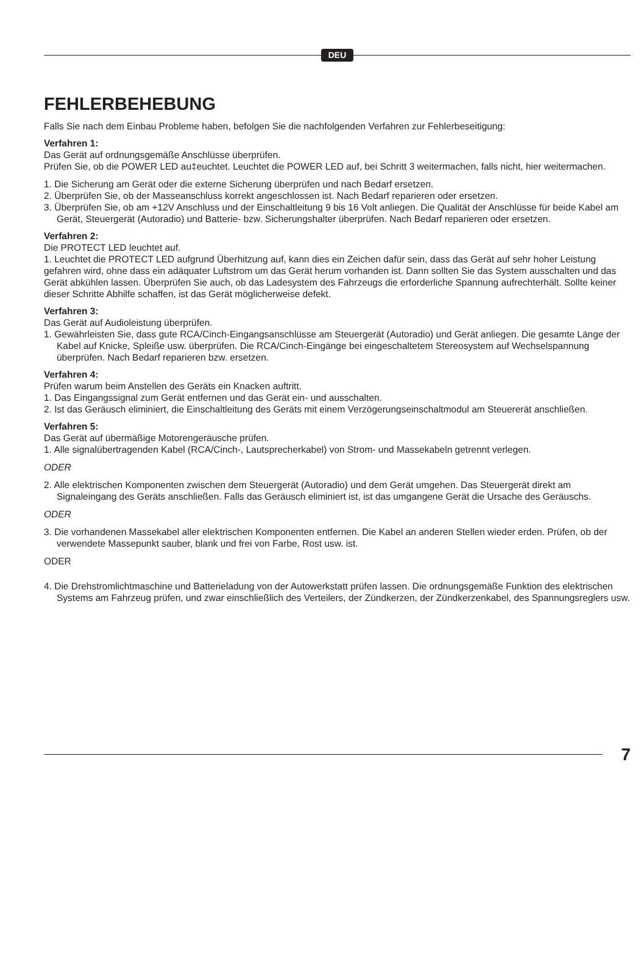DEU
FEHLERBEHEBUNG
Falls Sie nach dem Einbau Probleme haben, befolgen Sie die nachfolgenden Verfahren zur Fehlerbeseitigung:
Verfahren 1:
Das Gerät auf ordnungsgemäße Anschlüsse überprüfen.
Prüfen Sie, ob die POWER LED au‡euchtet. Leuchtet die POWER LED auf, bei Schritt 3 weitermachen, falls nicht, hier weitermachen.
1. Die Sicherung am Gerät oder die externe Sicherung überprüfen und nach Bedarf ersetzen.
2. Überprüfen Sie, ob der Masseanschluss korrekt angeschlossen ist. Nach Bedarf reparieren oder ersetzen.
3. Überprüfen Sie, ob am +12V Anschluss und der Einschaltleitung 9 bis 16 Volt anliegen. Die Qualität der Anschlüsse für beide Kabel am Gerät, Steuergerät (Autoradio) und Batterie- bzw. Sicherungshalter überprüfen. Nach Bedarf reparieren oder ersetzen.
Verfahren 2:
Die PROTECT LED leuchtet auf.
1. Leuchtet die PROTECT LED aufgrund Überhitzung auf, kann dies ein Zeichen dafür sein, dass das Gerät auf sehr hoher Leistung gefahren wird, ohne dass ein adäquater Luftstrom um das Gerät herum vorhanden ist. Dann sollten Sie das System ausschalten und das Gerät abkühlen lassen. Überprüfen Sie auch, ob das Ladesystem des Fahrzeugs die erforderliche Spannung aufrechterhält. Sollte keiner dieser Schritte Abhilfe schaffen, ist das Gerät möglicherweise defekt.
Verfahren 3:
Das Gerät auf Audioleistung überprüfen.
1. Gewährleisten Sie, dass gute RCA/Cinch-Eingangsanschlüsse am Steuergerät (Autoradio) und Gerät anliegen. Die gesamte Länge der Kabel auf Knicke, Spleiße usw. überprüfen. Die RCA/Cinch-Eingänge bei eingeschaltetem Stereosystem auf Wechselspannung überprüfen. Nach Bedarf reparieren bzw. ersetzen.
Verfahren 4:
Prüfen warum beim Anstellen des Geräts ein Knacken auftritt.
1. Das Eingangssignal zum Gerät entfernen und das Gerät ein- und ausschalten.
2. Ist das Geräusch eliminiert, die Einschaltleitung des Geräts mit einem Verzögerungseinschaltmodul am Steuererät anschließen.
Verfahren 5:
Das Gerät auf übermäßige Motorengeräusche prüfen.
1. Alle signalübertragenden Kabel (RCA/Cinch-, Lautsprecherkabel) von Strom- und Massekabeln getrennt verlegen.
ODER
2. Alle elektrischen Komponenten zwischen dem Steuergerät (Autoradio) und dem Gerät umgehen. Das Steuergerät direkt am Signaleingang des Geräts anschließen. Falls das Geräusch eliminiert ist, ist das umgangene Gerät die Ursache des Geräuschs.
ODER
3. Die vorhandenen Massekabel aller elektrischen Komponenten entfernen. Die Kabel an anderen Stellen wieder erden. Prüfen, ob der verwendete Massepunkt sauber, blank und frei von Farbe, Rost usw. ist.
ODER
4. Die Drehstromlichtmaschine und Batterieladung von der Autowerkstatt prüfen lassen. Die ordnungsgemäße Funktion des elektrischen Systems am Fahrzeug prüfen, und zwar einschließlich des Verteilers, der Zündkerzen, der Zündkerzenkabel, des Spannungsreglers usw.
7